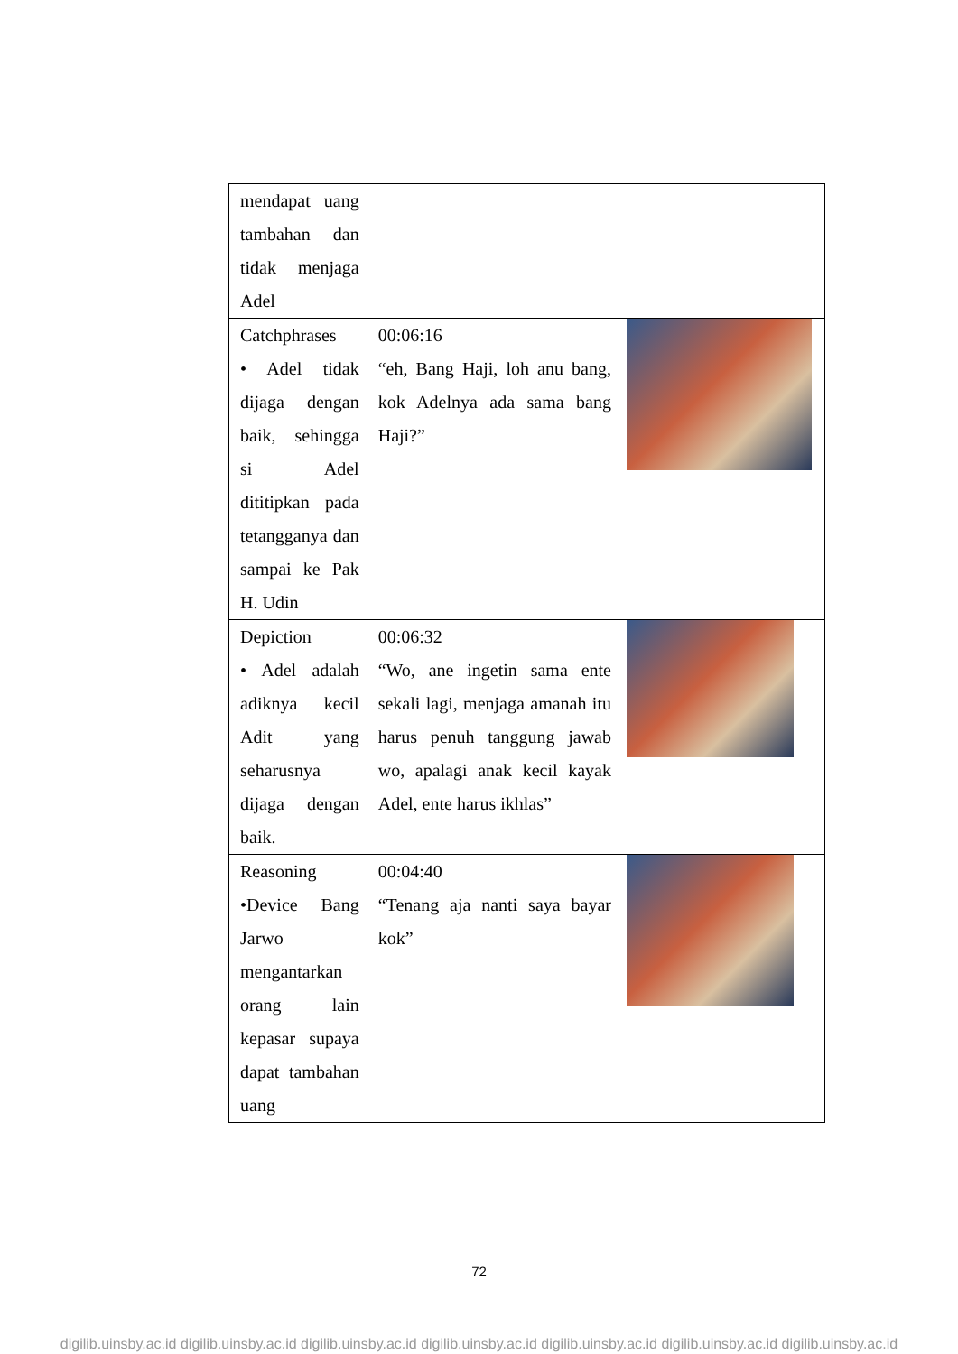| mendapat uang tambahan dan tidak menjaga Adel | | |
| Catchphrases • Adel tidak dijaga dengan baik, sehingga si Adel dititipkan pada tetangganya dan sampai ke Pak H. Udin | 00:06:16 “eh, Bang Haji, loh anu bang, kok Adelnya ada sama bang Haji?” | |
| Depiction • Adel adalah adiknya kecil Adit yang seharusnya dijaga dengan baik. | 00:06:32 “Wo, ane ingetin sama ente sekali lagi, menjaga amanah itu harus penuh tanggung jawab wo, apalagi anak kecil kayak Adel, ente harus ikhlas” | |
| Reasoning •Device Bang Jarwo mengantarkan orang lain kepasar supaya dapat tambahan uang | 00:04:40 “Tenang aja nanti saya bayar kok” | |
72
digilib.uinsby.ac.id digilib.uinsby.ac.id digilib.uinsby.ac.id digilib.uinsby.ac.id digilib.uinsby.ac.id digilib.uinsby.ac.id digilib.uinsby.ac.id